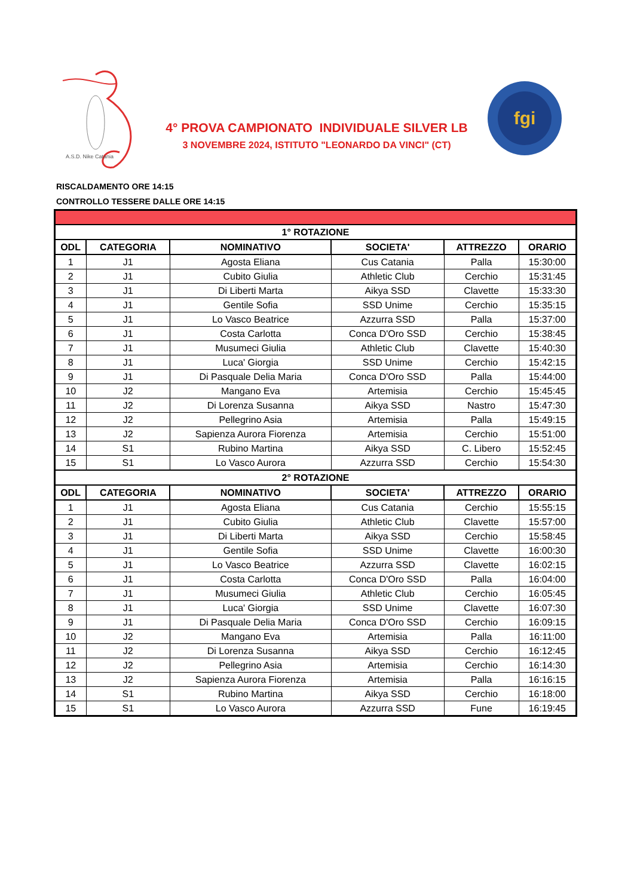A.S.D. Nike Catania
4° PROVA CAMPIONATO INDIVIDUALE SILVER LB
3 NOVEMBRE 2024, ISTITUTO "LEONARDO DA VINCI" (CT)
fgi
RISCALDAMENTO ORE 14:15
CONTROLLO TESSERE DALLE ORE 14:15
| 1° ROTAZIONE | | | | | |
| ODL | CATEGORIA | NOMINATIVO | SOCIETA' | ATTREZZO | ORARIO |
| 1 | J1 | Agosta Eliana | Cus Catania | Palla | 15:30:00 |
| 2 | J1 | Cubito Giulia | Athletic Club | Cerchio | 15:31:45 |
| 3 | J1 | Di Liberti Marta | Aikya SSD | Clavette | 15:33:30 |
| 4 | J1 | Gentile Sofia | SSD Unime | Cerchio | 15:35:15 |
| 5 | J1 | Lo Vasco Beatrice | Azzurra SSD | Palla | 15:37:00 |
| 6 | J1 | Costa Carlotta | Conca D'Oro SSD | Cerchio | 15:38:45 |
| 7 | J1 | Musumeci Giulia | Athletic Club | Clavette | 15:40:30 |
| 8 | J1 | Luca' Giorgia | SSD Unime | Cerchio | 15:42:15 |
| 9 | J1 | Di Pasquale Delia Maria | Conca D'Oro SSD | Palla | 15:44:00 |
| 10 | J2 | Mangano Eva | Artemisia | Cerchio | 15:45:45 |
| 11 | J2 | Di Lorenza Susanna | Aikya SSD | Nastro | 15:47:30 |
| 12 | J2 | Pellegrino Asia | Artemisia | Palla | 15:49:15 |
| 13 | J2 | Sapienza Aurora Fiorenza | Artemisia | Cerchio | 15:51:00 |
| 14 | S1 | Rubino Martina | Aikya SSD | C. Libero | 15:52:45 |
| 15 | S1 | Lo Vasco Aurora | Azzurra SSD | Cerchio | 15:54:30 |
| 2° ROTAZIONE | | | | | |
| ODL | CATEGORIA | NOMINATIVO | SOCIETA' | ATTREZZO | ORARIO |
| 1 | J1 | Agosta Eliana | Cus Catania | Cerchio | 15:55:15 |
| 2 | J1 | Cubito Giulia | Athletic Club | Clavette | 15:57:00 |
| 3 | J1 | Di Liberti Marta | Aikya SSD | Cerchio | 15:58:45 |
| 4 | J1 | Gentile Sofia | SSD Unime | Clavette | 16:00:30 |
| 5 | J1 | Lo Vasco Beatrice | Azzurra SSD | Clavette | 16:02:15 |
| 6 | J1 | Costa Carlotta | Conca D'Oro SSD | Palla | 16:04:00 |
| 7 | J1 | Musumeci Giulia | Athletic Club | Cerchio | 16:05:45 |
| 8 | J1 | Luca' Giorgia | SSD Unime | Clavette | 16:07:30 |
| 9 | J1 | Di Pasquale Delia Maria | Conca D'Oro SSD | Cerchio | 16:09:15 |
| 10 | J2 | Mangano Eva | Artemisia | Palla | 16:11:00 |
| 11 | J2 | Di Lorenza Susanna | Aikya SSD | Cerchio | 16:12:45 |
| 12 | J2 | Pellegrino Asia | Artemisia | Cerchio | 16:14:30 |
| 13 | J2 | Sapienza Aurora Fiorenza | Artemisia | Palla | 16:16:15 |
| 14 | S1 | Rubino Martina | Aikya SSD | Cerchio | 16:18:00 |
| 15 | S1 | Lo Vasco Aurora | Azzurra SSD | Fune | 16:19:45 |